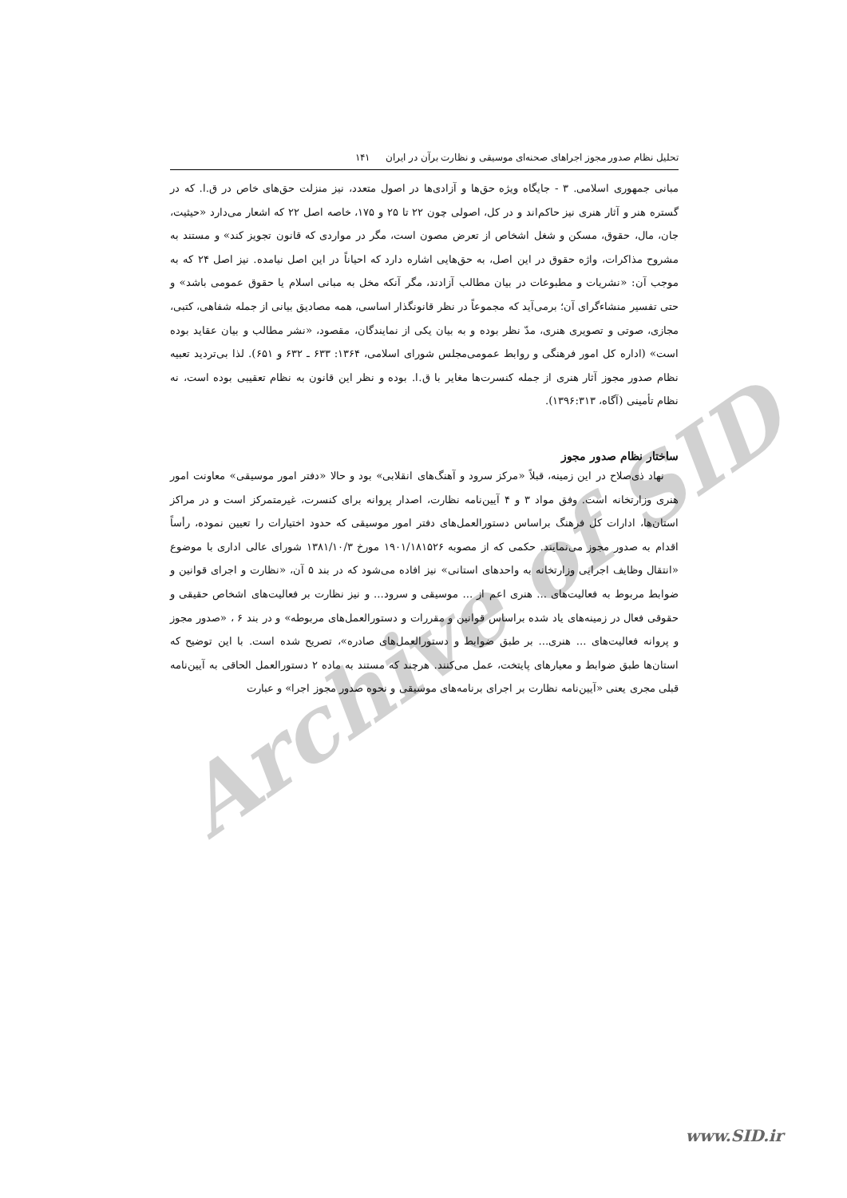تحلیل نظام صدور مجوز اجراهای صحنه‌ای موسیقی و نظارت برآن در ایران ۱۴۱
مبانی جمهوری اسلامی. ۳ - جایگاه ویژه حق‌ها و آزادی‌ها در اصول متعدد، نیز منزلت حق‌های خاص در ق.ا. که در گستره هنر و آثار هنری نیز حاکم‌اند و در کل، اصولی چون ۲۲ تا ۲۵ و ۱۷۵، خاصه اصل ۲۲ که اشعار می‌دارد «حیثیت، جان، مال، حقوق، مسکن و شغل اشخاص از تعرض مصون است، مگر در مواردی که قانون تجویز کند» و مستند به مشروح مذاکرات، واژه حقوق در این اصل، به حق‌هایی اشاره دارد که احیاناً در این اصل نیامده. نیز اصل ۲۴ که به موجب آن: «نشریات و مطبوعات در بیان مطالب آزادند، مگر آنکه مخل به مبانی اسلام یا حقوق عمومی باشد» و حتی تفسیر منشاءگرای آن؛ برمی‌آید که مجموعاً در نظر قانونگذار اساسی، همه مصادیق بیانی از جمله شفاهی، کتبی، مجازی، صوتی و تصویری هنری، مدّ نظر بوده و به بیان یکی از نمایندگان، مقصود، «نشر مطالب و بیان عقاید بوده است» (اداره کل امور فرهنگی و روابط عمومی‌مجلس شورای اسلامی، ۱۳۶۴: ۶۳۳ ـ ۶۳۲ و ۶۵۱). لذا بی‌تردید تعبیه نظام صدور مجوز آثار هنری از جمله کنسرت‌ها مغایر با ق.ا. بوده و نظر این قانون به نظام تعقیبی بوده است، نه نظام تأمینی (آگاه، ۱۳۹۶:۳۱۳).
ساختار نظام صدور مجوز
نهاد ذی‌صلاح در این زمینه، قبلاً «مرکز سرود و آهنگ‌های انقلابی» بود و حالا «دفتر امور موسیقی» معاونت امور هنری وزارتخانه است. وفق مواد ۳ و ۴ آیین‌نامه نظارت، اصدار پروانه برای کنسرت، غیرمتمرکز است و در مراکز استان‌ها، ادارات کل فرهنگ براساس دستورالعمل‌های دفتر امور موسیقی که حدود اختیارات را تعیین نموده، رأساً اقدام به صدور مجوز می‌نمایند. حکمی که از مصوبه ۱۹۰۱/۱۸۱۵۲۶ مورخ ۱۳۸۱/۱۰/۳ شورای عالی اداری با موضوع «انتقال وظایف اجرایی وزارتخانه به واحدهای استانی» نیز افاده می‌شود که در بند ۵ آن، «نظارت و اجرای قوانین و ضوابط مربوط به فعالیت‌های ... هنری اعم از ... موسیقی و سرود... و نیز نظارت بر فعالیت‌های اشخاص حقیقی و حقوقی فعال در زمینه‌های یاد شده براساس قوانین و مقررات و دستورالعمل‌های مربوطه» و در بند ۶ ، «صدور مجوز و پروانه فعالیت‌های ... هنری... بر طبق ضوابط و دستورالعمل‌های صادره»، تصریح شده است. با این توضیح که استان‌ها طبق ضوابط و معیارهای پایتخت، عمل می‌کنند. هرچند که مستند به ماده ۲ دستورالعمل الحاقی به آیین‌نامه قبلی مجری یعنی «آیین‌نامه نظارت بر اجرای برنامه‌های موسیقی و نحوه صدور مجوز اجرا» و عبارت
Archive of SID
www.SID.ir